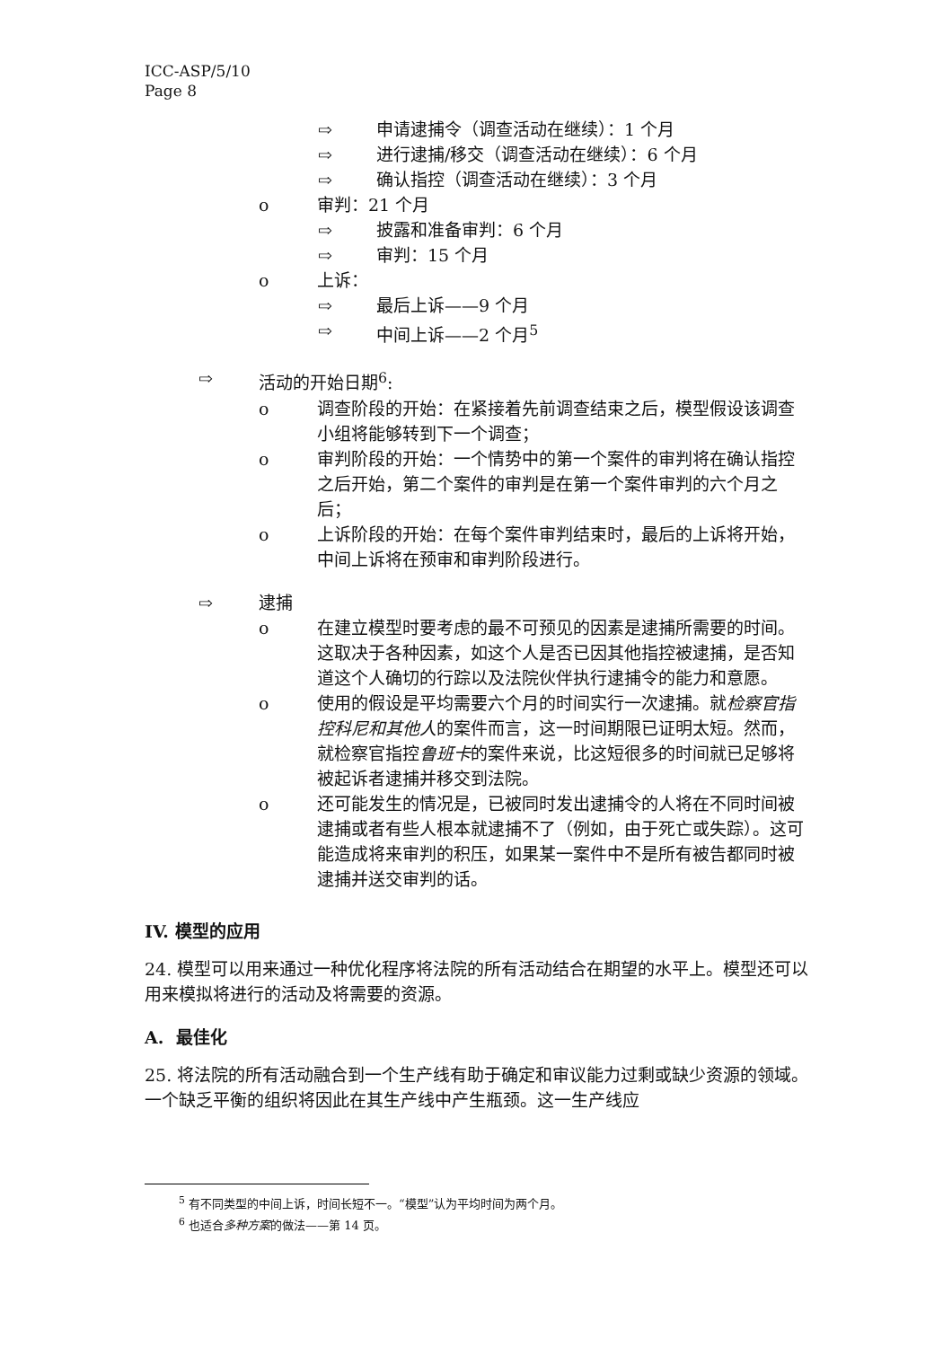ICC-ASP/5/10
Page 8
⇨ 申请逮捕令（调查活动在继续）：1 个月
⇨ 进行逮捕/移交（调查活动在继续）：6 个月
⇨ 确认指控（调查活动在继续）：3 个月
o 审判：21 个月
⇨ 披露和准备审判：6 个月
⇨ 审判：15 个月
o 上诉：
⇨ 最后上诉——9 个月
⇨ 中间上诉——2 个月<sup>5</sup>
⇨ 活动的开始日期<sup>6</sup>:
o 调查阶段的开始：在紧接着先前调查结束之后，模型假设该调查小组将能够转到下一个调查；
o 审判阶段的开始：一个情势中的第一个案件的审判将在确认指控之后开始，第二个案件的审判是在第一个案件审判的六个月之后；
o 上诉阶段的开始：在每个案件审判结束时，最后的上诉将开始，中间上诉将在预审和审判阶段进行。
⇨ 逮捕
o 在建立模型时要考虑的最不可预见的因素是逮捕所需要的时间。这取决于各种因素，如这个人是否已因其他指控被逮捕，是否知道这个人确切的行踪以及法院伙伴执行逮捕令的能力和意愿。
o 使用的假设是平均需要六个月的时间实行一次逮捕。就检察官指控科尼和其他人的案件而言，这一时间期限已证明太短。然而，就检察官指控鲁班卡的案件来说，比这短很多的时间就已足够将被起诉者逮捕并移交到法院。
o 还可能发生的情况是，已被同时发出逮捕令的人将在不同时间被逮捕或者有些人根本就逮捕不了（例如，由于死亡或失踪）。这可能造成将来审判的积压，如果某一案件中不是所有被告都同时被逮捕并送交审判的话。
IV. 模型的应用
24. 模型可以用来通过一种优化程序将法院的所有活动结合在期望的水平上。模型还可以用来模拟将进行的活动及将需要的资源。
A. 最佳化
25. 将法院的所有活动融合到一个生产线有助于确定和审议能力过剩或缺少资源的领域。一个缺乏平衡的组织将因此在其生产线中产生瓶颈。这一生产线应
<sup>5</sup> 有不同类型的中间上诉，时间长短不一。“模型”认为平均时间为两个月。
<sup>6</sup> 也适合多种方案的做法——第 14 页。